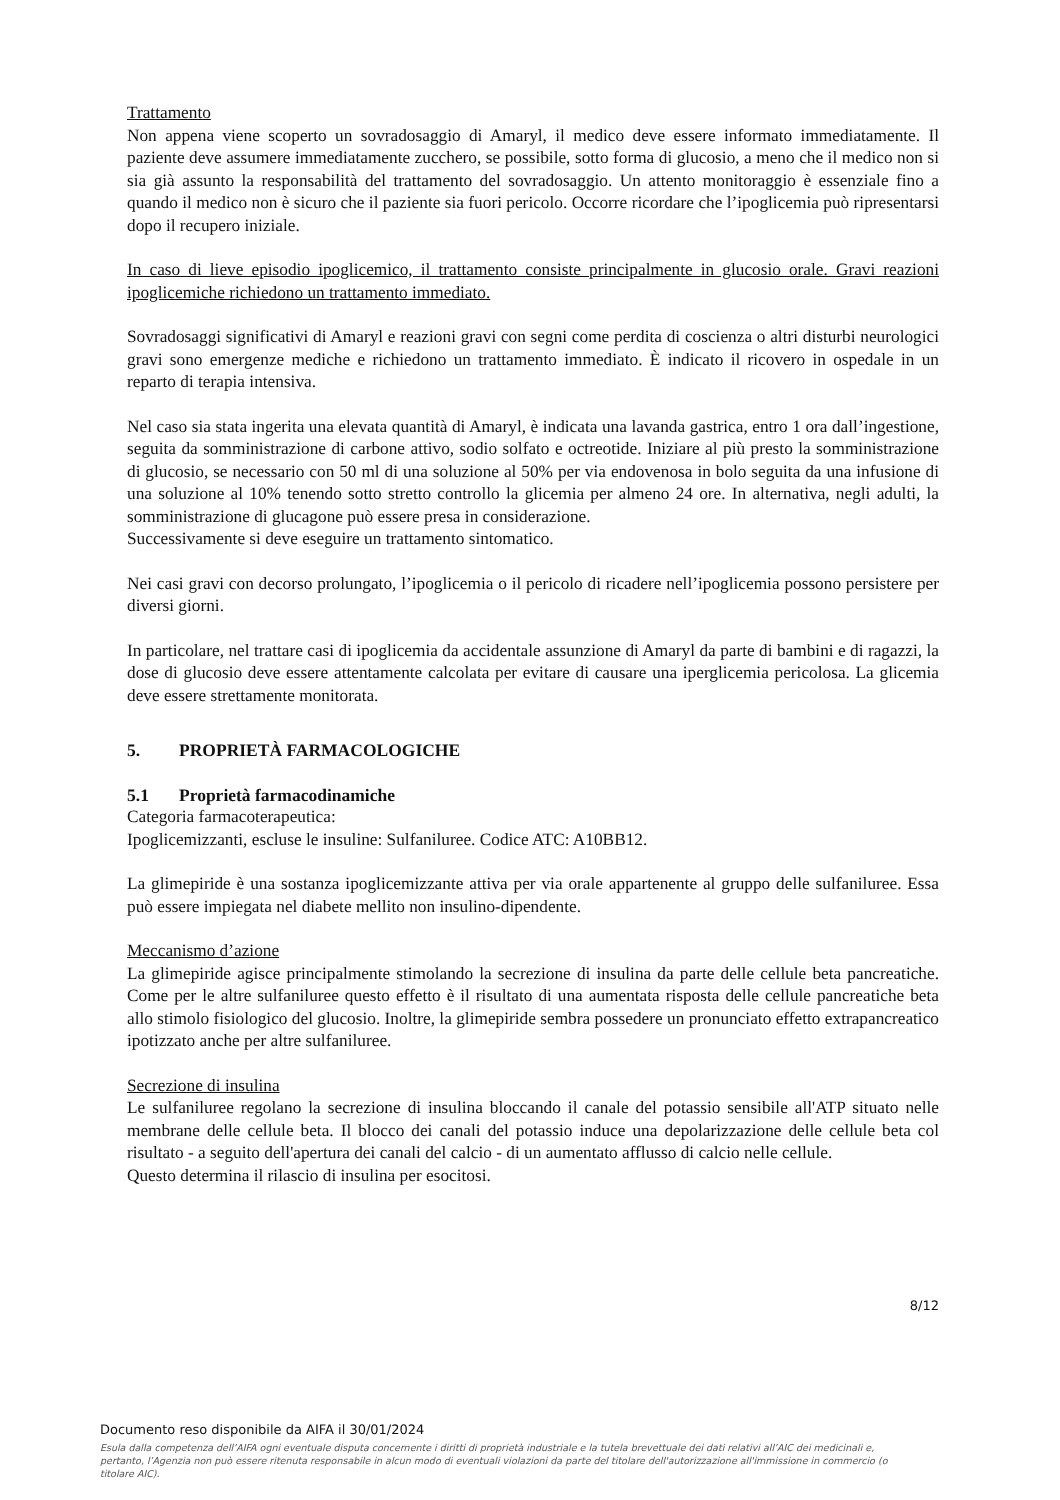Trattamento
Non appena viene scoperto un sovradosaggio di Amaryl, il medico deve essere informato immediatamente. Il paziente deve assumere immediatamente zucchero, se possibile, sotto forma di glucosio, a meno che il medico non si sia già assunto la responsabilità del trattamento del sovradosaggio. Un attento monitoraggio è essenziale fino a quando il medico non è sicuro che il paziente sia fuori pericolo. Occorre ricordare che l’ipoglicemia può ripresentarsi dopo il recupero iniziale.
In caso di lieve episodio ipoglicemico, il trattamento consiste principalmente in glucosio orale. Gravi reazioni ipoglicemiche richiedono un trattamento immediato.
Sovradosaggi significativi di Amaryl e reazioni gravi con segni come perdita di coscienza o altri disturbi neurologici gravi sono emergenze mediche e richiedono un trattamento immediato. È indicato il ricovero in ospedale in un reparto di terapia intensiva.
Nel caso sia stata ingerita una elevata quantità di Amaryl, è indicata una lavanda gastrica, entro 1 ora dall’ingestione, seguita da somministrazione di carbone attivo, sodio solfato e octreotide. Iniziare al più presto la somministrazione di glucosio, se necessario con 50 ml di una soluzione al 50% per via endovenosa in bolo seguita da una infusione di una soluzione al 10% tenendo sotto stretto controllo la glicemia per almeno 24 ore. In alternativa, negli adulti, la somministrazione di glucagone può essere presa in considerazione.
Successivamente si deve eseguire un trattamento sintomatico.
Nei casi gravi con decorso prolungato, l’ipoglicemia o il pericolo di ricadere nell’ipoglicemia possono persistere per diversi giorni.
In particolare, nel trattare casi di ipoglicemia da accidentale assunzione di Amaryl da parte di bambini e di ragazzi, la dose di glucosio deve essere attentamente calcolata per evitare di causare una iperglicemia pericolosa. La glicemia deve essere strettamente monitorata.
5. PROPRIETÀ FARMACOLOGICHE
5.1 Proprietà farmacodinamiche
Categoria farmacoterapeutica:
Ipoglicemizzanti, escluse le insuline: Sulfaniluree. Codice ATC: A10BB12.
La glimepiride è una sostanza ipoglicemizzante attiva per via orale appartenente al gruppo delle sulfaniluree. Essa può essere impiegata nel diabete mellito non insulino-dipendente.
Meccanismo d’azione
La glimepiride agisce principalmente stimolando la secrezione di insulina da parte delle cellule beta pancreatiche. Come per le altre sulfaniluree questo effetto è il risultato di una aumentata risposta delle cellule pancreatiche beta allo stimolo fisiologico del glucosio. Inoltre, la glimepiride sembra possedere un pronunciato effetto extrapancreatico ipotizzato anche per altre sulfaniluree.
Secrezione di insulina
Le sulfaniluree regolano la secrezione di insulina bloccando il canale del potassio sensibile all'ATP situato nelle membrane delle cellule beta. Il blocco dei canali del potassio induce una depolarizzazione delle cellule beta col risultato - a seguito dell'apertura dei canali del calcio - di un aumentato afflusso di calcio nelle cellule.
Questo determina il rilascio di insulina per esocitosi.
8/12
Documento reso disponibile da AIFA il 30/01/2024
Esula dalla competenza dell’AIFA ogni eventuale disputa concernente i diritti di proprietà industriale e la tutela brevettuale dei dati relativi all’AIC dei medicinali e, pertanto, l’Agenzia non può essere ritenuta responsabile in alcun modo di eventuali violazioni da parte del titolare dell'autorizzazione all'immissione in commercio (o titolare AIC).